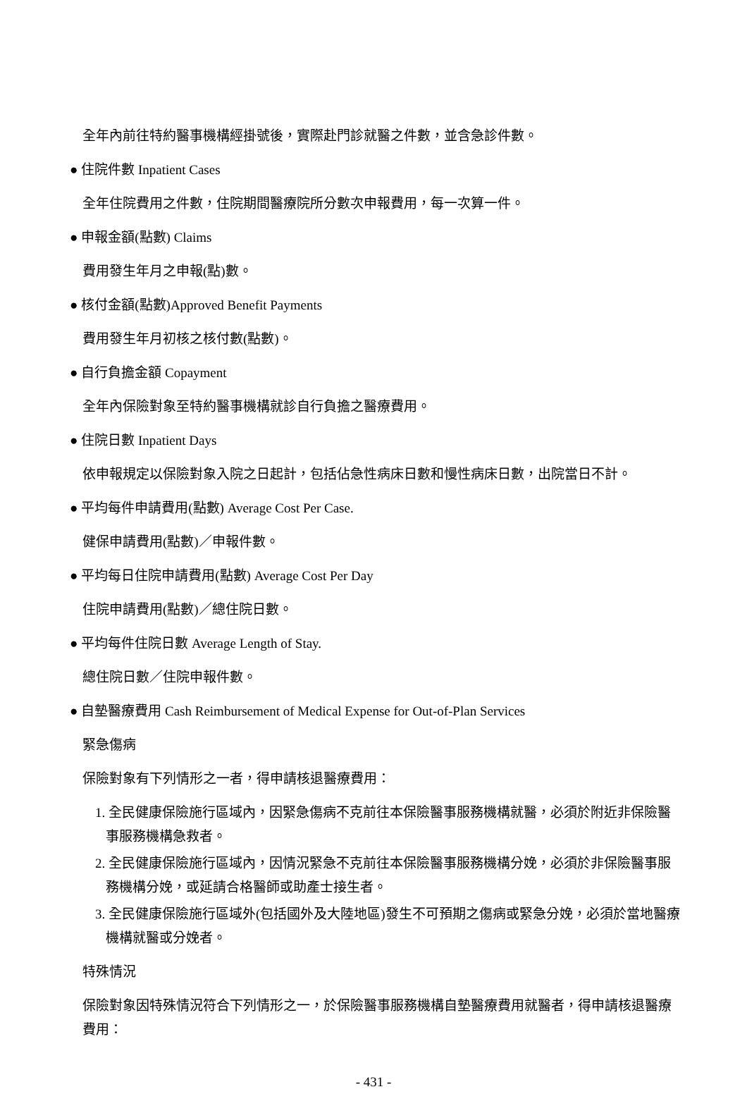全年內前往特約醫事機構經掛號後，實際赴門診就醫之件數，並含急診件數。
● 住院件數 Inpatient Cases
全年住院費用之件數，住院期間醫療院所分數次申報費用，每一次算一件。
● 申報金額(點數) Claims
費用發生年月之申報(點)數。
● 核付金額(點數)Approved Benefit Payments
費用發生年月初核之核付數(點數)。
● 自行負擔金額 Copayment
全年內保險對象至特約醫事機構就診自行負擔之醫療費用。
● 住院日數 Inpatient Days
依申報規定以保險對象入院之日起計，包括佔急性病床日數和慢性病床日數，出院當日不計。
● 平均每件申請費用(點數) Average Cost Per Case.
健保申請費用(點數)／申報件數。
● 平均每日住院申請費用(點數) Average Cost Per Day
住院申請費用(點數)／總住院日數。
● 平均每件住院日數 Average Length of Stay.
總住院日數／住院申報件數。
● 自墊醫療費用 Cash Reimbursement of Medical Expense for Out-of-Plan Services
緊急傷病
保險對象有下列情形之一者，得申請核退醫療費用：
1. 全民健康保險施行區域內，因緊急傷病不克前往本保險醫事服務機構就醫，必須於附近非保險醫事服務機構急救者。
2. 全民健康保險施行區域內，因情況緊急不克前往本保險醫事服務機構分娩，必須於非保險醫事服務機構分娩，或延請合格醫師或助產士接生者。
3. 全民健康保險施行區域外(包括國外及大陸地區)發生不可預期之傷病或緊急分娩，必須於當地醫療機構就醫或分娩者。
特殊情況
保險對象因特殊情況符合下列情形之一，於保險醫事服務機構自墊醫療費用就醫者，得申請核退醫療費用：
- 431 -